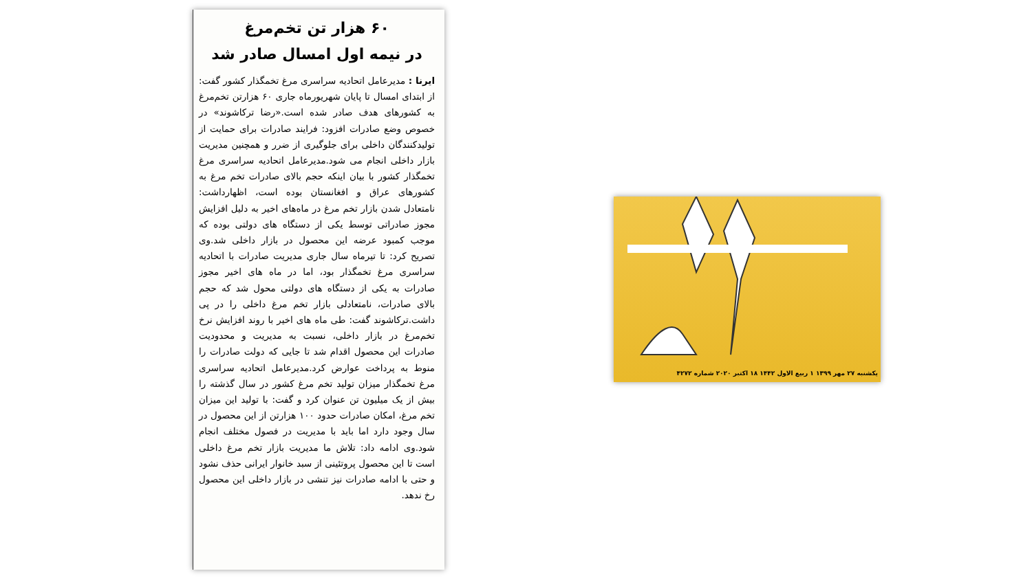۶۰ هزار تن تخم‌مرغ
در نیمه اول امسال صادر شد
ایرنا : مدیرعامل اتحادیه سراسری مرغ تخمگذار کشور گفت: از ابتدای امسال تا پایان شهریورماه جاری ۶۰ هزارتن تخم‌مرغ به کشورهای هدف صادر شده است.«رضا ترکاشوند» در خصوص وضع صادرات افزود: فرایند صادرات برای حمایت از تولیدکنندگان داخلی برای جلوگیری از ضرر و همچنین مدیریت بازار داخلی انجام می شود.مدیرعامل اتحادیه سراسری مرغ تخمگذار کشور با بیان اینکه حجم بالای صادرات تخم مرغ به کشورهای عراق و افغانستان بوده است، اظهارداشت: نامتعادل شدن بازار تخم مرغ در ماه‌های اخیر به دلیل افزایش مجوز صادراتی توسط یکی از دستگاه های دولتی بوده که موجب کمبود عرضه این محصول در بازار داخلی شد.وی تصریح کرد: تا تیرماه سال جاری مدیریت صادرات با اتحادیه سراسری مرغ تخمگذار بود، اما در ماه های اخیر مجوز صادرات به یکی از دستگاه های دولتی محول شد که حجم بالای صادرات، نامتعادلی بازار تخم مرغ داخلی را در پی داشت.ترکاشوند گفت: طی ماه های اخیر با روند افزایش نرخ تخم‌مرغ در بازار داخلی، نسبت به مدیریت و محدودیت صادرات این محصول اقدام شد تا جایی که دولت صادرات را منوط به پرداخت عوارض کرد.مدیرعامل اتحادیه سراسری مرغ تخمگذار میزان تولید تخم مرغ کشور در سال گذشته را بیش از یک میلیون تن عنوان کرد و گفت: با تولید این میزان تخم مرغ، امکان صادرات حدود ۱۰۰ هزارتن از این محصول در سال وجود دارد اما باید با مدیریت در فصول مختلف انجام شود.وی ادامه داد: تلاش ما مدیریت بازار تخم مرغ داخلی است تا این محصول پروتئینی از سبد خانوار ایرانی حذف نشود و حتی با ادامه صادرات نیز تنشی در بازار داخلی این محصول رخ ندهد.
یکشنبه ۲۷ مهر ۱۳۹۹ ۱ ربیع الاول ۱۴۴۲ ۱۸ اکتبر ۲۰۲۰ شماره ۴۲۷۲